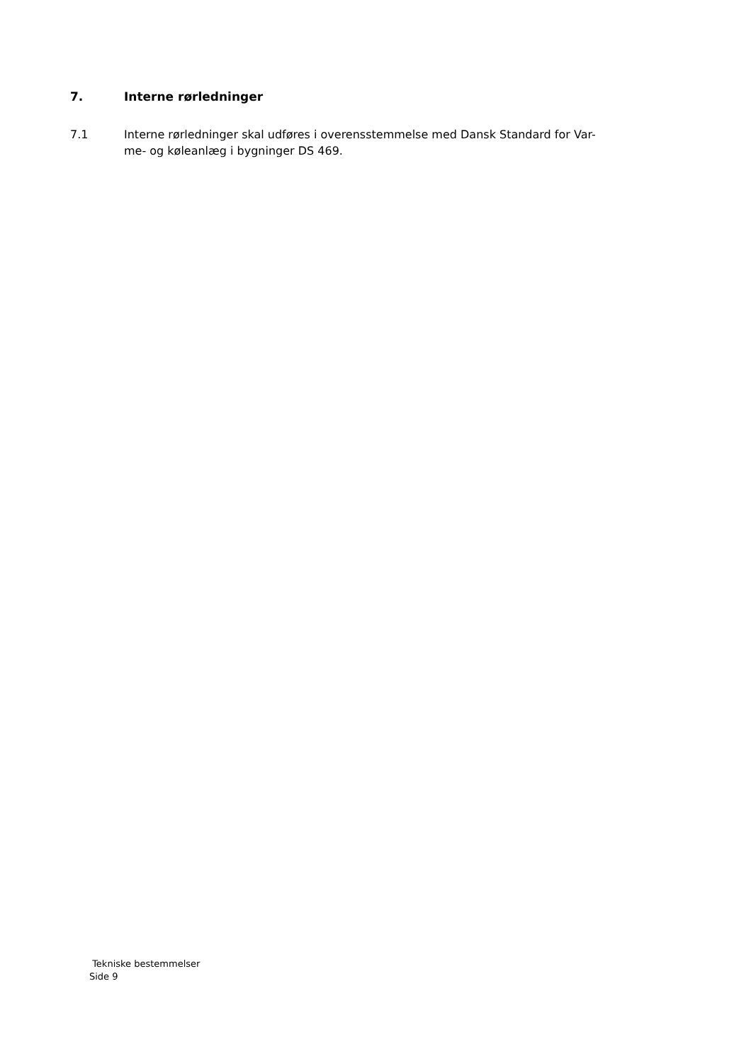7. Interne rørledninger
7.1 Interne rørledninger skal udføres i overensstemmelse med Dansk Standard for Var-
me- og køleanlæg i bygninger DS 469.
Tekniske bestemmelser
Side 9